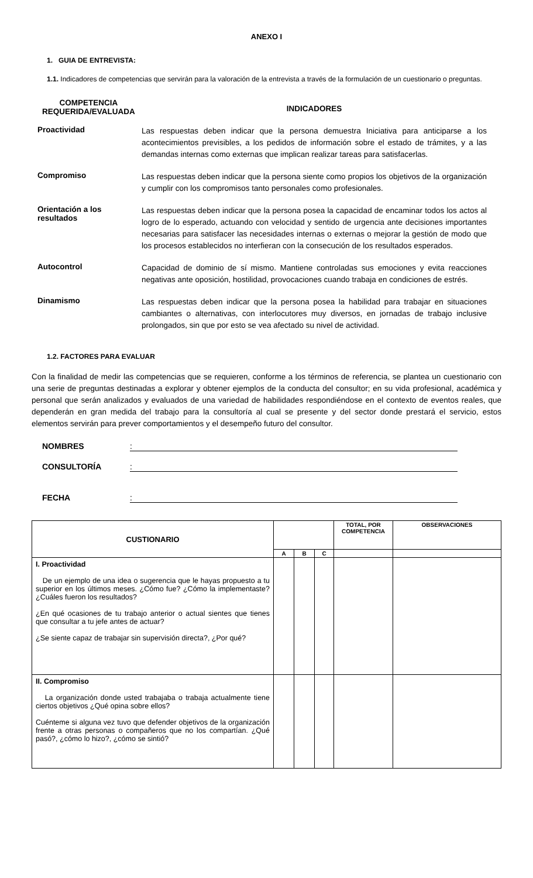ANEXO I
1. GUIA DE ENTREVISTA:
1.1. Indicadores de competencias que servirán para la valoración de la entrevista a través de la formulación de un cuestionario o preguntas.
COMPETENCIA
REQUERIDA/EVALUADA
INDICADORES
Proactividad
Las respuestas deben indicar que la persona demuestra Iniciativa para anticiparse a los acontecimientos previsibles, a los pedidos de información sobre el estado de trámites, y a las demandas internas como externas que implican realizar tareas para satisfacerlas.
Compromiso
Las respuestas deben indicar que la persona siente como propios los objetivos de la organización y cumplir con los compromisos tanto personales como profesionales.
Orientación a los resultados
Las respuestas deben indicar que la persona posea la capacidad de encaminar todos los actos al logro de lo esperado, actuando con velocidad y sentido de urgencia ante decisiones importantes necesarias para satisfacer las necesidades internas o externas o mejorar la gestión de modo que los procesos establecidos no interfieran con la consecución de los resultados esperados.
Autocontrol
Capacidad de dominio de sí mismo. Mantiene controladas sus emociones y evita reacciones negativas ante oposición, hostilidad, provocaciones cuando trabaja en condiciones de estrés.
Dinamismo
Las respuestas deben indicar que la persona posea la habilidad para trabajar en situaciones cambiantes o alternativas, con interlocutores muy diversos, en jornadas de trabajo inclusive prolongados, sin que por esto se vea afectado su nivel de actividad.
1.2. FACTORES PARA EVALUAR
Con la finalidad de medir las competencias que se requieren, conforme a los términos de referencia, se plantea un cuestionario con una serie de preguntas destinadas a explorar y obtener ejemplos de la conducta del consultor; en su vida profesional, académica y personal que serán analizados y evaluados de una variedad de habilidades respondiéndose en el contexto de eventos reales, que dependerán en gran medida del trabajo para la consultoría al cual se presente y del sector donde prestará el servicio, estos elementos servirán para prever comportamientos y el desempeño futuro del consultor.
NOMBRES:
CONSULTORÍA:
FECHA:
| CUSTIONARIO | | | | TOTAL, POR COMPETENCIA | OBSERVACIONES |
| --- | --- | --- | --- | --- | --- |
| | A | B | C | | |
| I. Proactividad De un ejemplo de una idea o sugerencia que le hayas propuesto a tu superior en los últimos meses. ¿Cómo fue? ¿Cómo la implementaste? ¿Cuáles fueron los resultados? ¿En qué ocasiones de tu trabajo anterior o actual sientes que tienes que consultar a tu jefe antes de actuar? ¿Se siente capaz de trabajar sin supervisión directa?, ¿Por qué? | | | | | |
| II. Compromiso La organización donde usted trabajaba o trabaja actualmente tiene ciertos objetivos ¿Qué opina sobre ellos? Cuénteme si alguna vez tuvo que defender objetivos de la organización frente a otras personas o compañeros que no los compartían. ¿Qué pasó?, ¿cómo lo hizo?, ¿cómo se sintió? | | | | | |